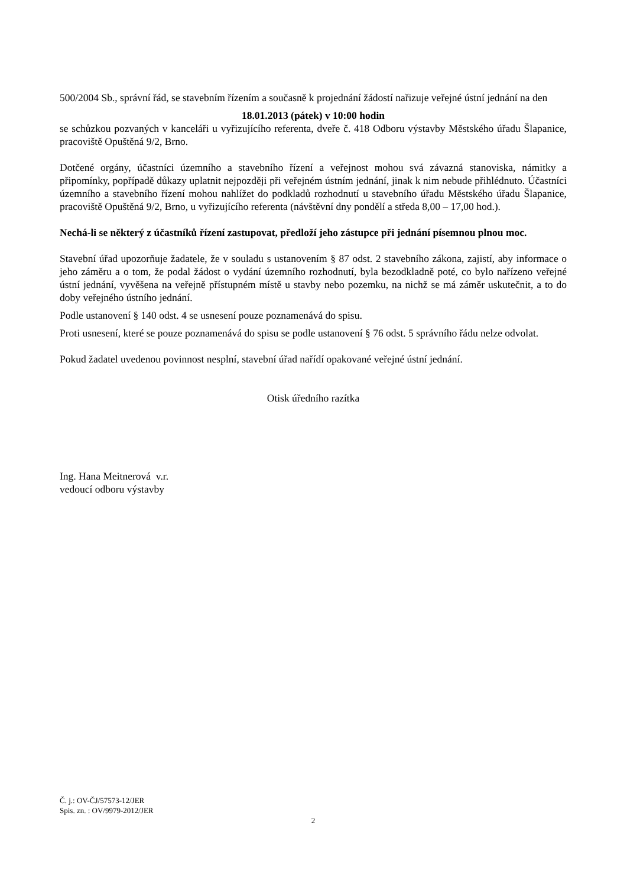500/2004 Sb., správní řád, se stavebním řízením a současně k projednání žádostí nařizuje veřejné ústní jednání na den
18.01.2013 (pátek) v 10:00 hodin
se schůzkou pozvaných v kanceláři u vyřizujícího referenta, dveře č. 418 Odboru výstavby Městského úřadu Šlapanice, pracoviště Opuštěná 9/2, Brno.
Dotčené orgány, účastníci územního a stavebního řízení a veřejnost mohou svá závazná stanoviska, námitky a připomínky, popřípadě důkazy uplatnit nejpozději při veřejném ústním jednání, jinak k nim nebude přihlédnuto. Účastníci územního a stavebního řízení mohou nahlížet do podkladů rozhodnutí u stavebního úřadu Městského úřadu Šlapanice, pracoviště Opuštěná 9/2, Brno, u vyřizujícího referenta (návštěvní dny pondělí a středa 8,00 – 17,00 hod.).
Nechá-li se některý z účastníků řízení zastupovat, předloží jeho zástupce při jednání písemnou plnou moc.
Stavební úřad upozorňuje žadatele, že v souladu s ustanovením § 87 odst. 2 stavebního zákona, zajistí, aby informace o jeho záměru a o tom, že podal žádost o vydání územního rozhodnutí, byla bezodkladně poté, co bylo nařízeno veřejné ústní jednání, vyvěšena na veřejně přístupném místě u stavby nebo pozemku, na nichž se má záměr uskutečnit, a to do doby veřejného ústního jednání.
Podle ustanovení § 140 odst. 4 se usnesení pouze poznamenává do spisu.
Proti usnesení, které se pouze poznamenává do spisu se podle ustanovení § 76 odst. 5 správního řádu nelze odvolat.
Pokud žadatel uvedenou povinnost nesplní, stavební úřad nařídí opakované veřejné ústní jednání.
Otisk úředního razítka
Ing. Hana Meitnerová v.r.
vedoucí odboru výstavby
Č. j.: OV-ČJ/57573-12/JER
Spis. zn. : OV/9979-2012/JER
2